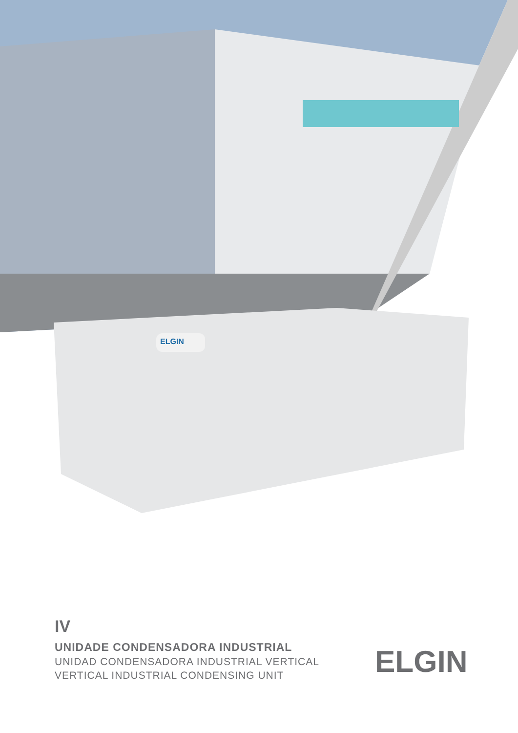ELGIN
IV
UNIDADE CONDENSADORA INDUSTRIAL
UNIDAD CONDENSADORA INDUSTRIAL VERTICAL
VERTICAL INDUSTRIAL CONDENSING UNIT
ELGIN